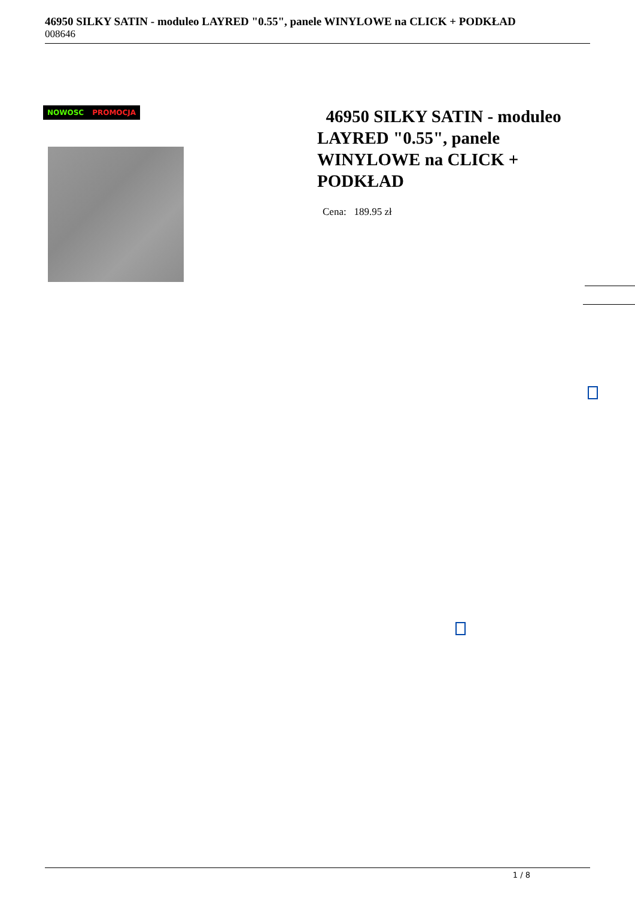46950 SILKY SATIN - moduleo LAYRED "0.55", panele WINYLOWE na CLICK + PODKŁAD
008646
NOWOSC PROMOCJA
46950 SILKY SATIN - moduleo LAYRED "0.55", panele WINYLOWE na CLICK + PODKŁAD
Cena: 189.95 zł
1 / 8